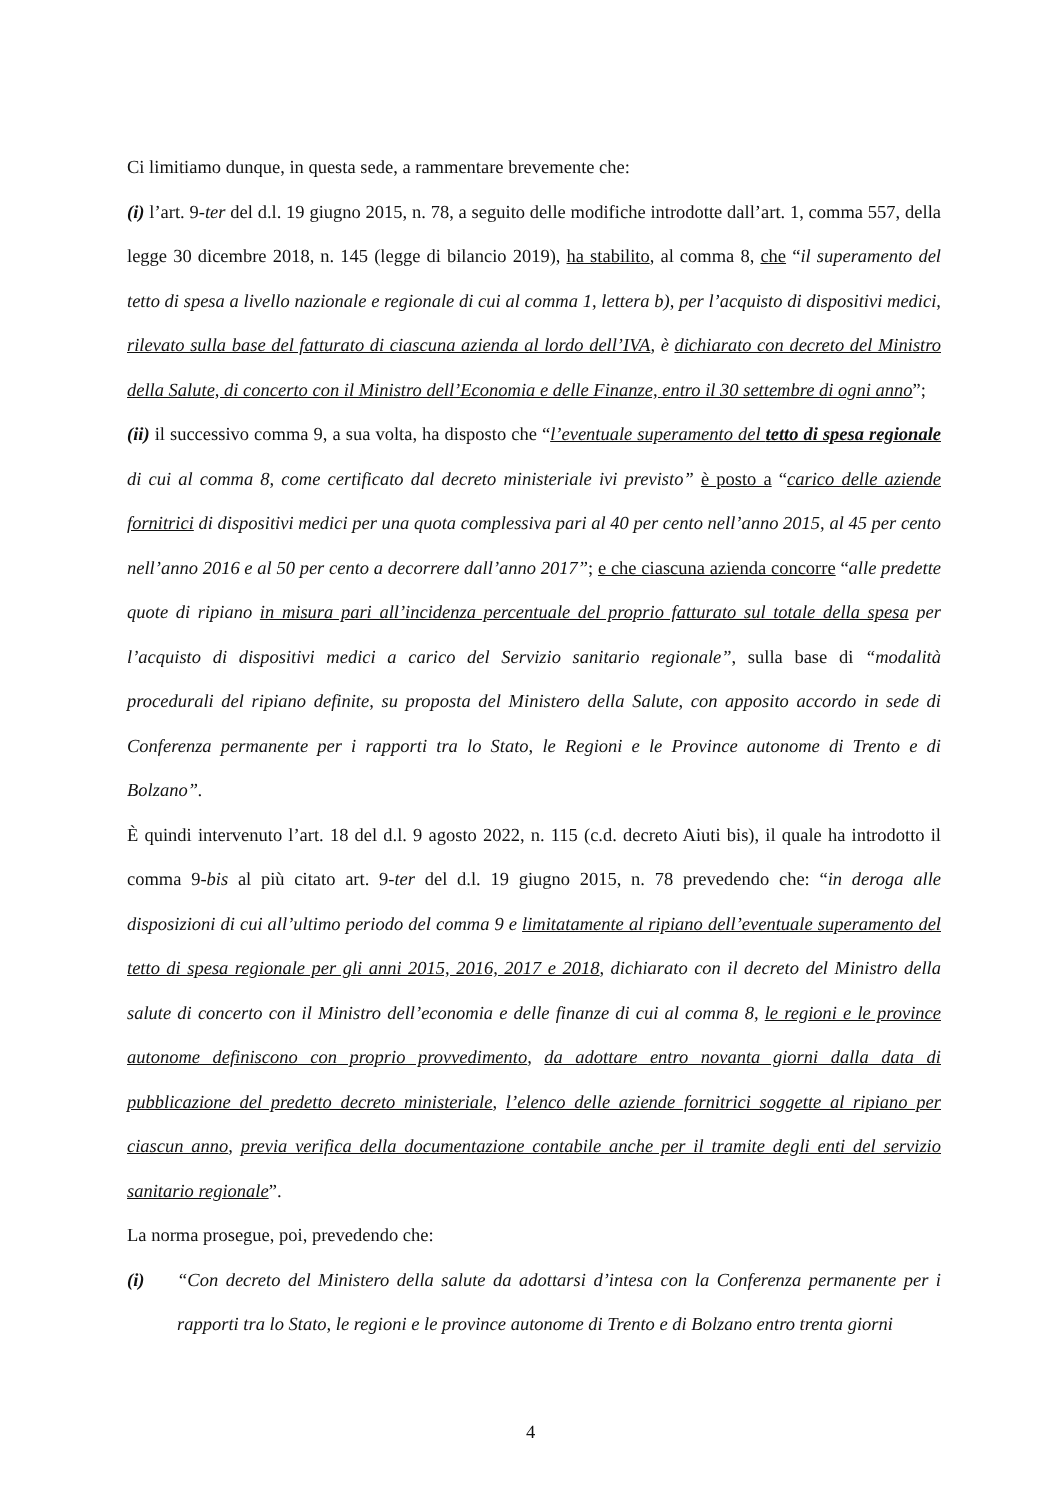Ci limitiamo dunque, in questa sede, a rammentare brevemente che:
(i) l’art. 9-ter del d.l. 19 giugno 2015, n. 78, a seguito delle modifiche introdotte dall’art. 1, comma 557, della legge 30 dicembre 2018, n. 145 (legge di bilancio 2019), ha stabilito, al comma 8, che “il superamento del tetto di spesa a livello nazionale e regionale di cui al comma 1, lettera b), per l’acquisto di dispositivi medici, rilevato sulla base del fatturato di ciascuna azienda al lordo dell’IVA, è dichiarato con decreto del Ministro della Salute, di concerto con il Ministro dell’Economia e delle Finanze, entro il 30 settembre di ogni anno”;
(ii) il successivo comma 9, a sua volta, ha disposto che “l’eventuale superamento del tetto di spesa regionale di cui al comma 8, come certificato dal decreto ministeriale ivi previsto” è posto a “carico delle aziende fornitrici di dispositivi medici per una quota complessiva pari al 40 per cento nell’anno 2015, al 45 per cento nell’anno 2016 e al 50 per cento a decorrere dall’anno 2017”; e che ciascuna azienda concorre “alle predette quote di ripiano in misura pari all’incidenza percentuale del proprio fatturato sul totale della spesa per l’acquisto di dispositivi medici a carico del Servizio sanitario regionale”, sulla base di “modalità procedurali del ripiano definite, su proposta del Ministero della Salute, con apposito accordo in sede di Conferenza permanente per i rapporti tra lo Stato, le Regioni e le Province autonome di Trento e di Bolzano”.
È quindi intervenuto l’art. 18 del d.l. 9 agosto 2022, n. 115 (c.d. decreto Aiuti bis), il quale ha introdotto il comma 9-bis al più citato art. 9-ter del d.l. 19 giugno 2015, n. 78 prevedendo che: “in deroga alle disposizioni di cui all’ultimo periodo del comma 9 e limitatamente al ripiano dell’eventuale superamento del tetto di spesa regionale per gli anni 2015, 2016, 2017 e 2018, dichiarato con il decreto del Ministro della salute di concerto con il Ministro dell’economia e delle finanze di cui al comma 8, le regioni e le province autonome definiscono con proprio provvedimento, da adottare entro novanta giorni dalla data di pubblicazione del predetto decreto ministeriale, l’elenco delle aziende fornitrici soggette al ripiano per ciascun anno, previa verifica della documentazione contabile anche per il tramite degli enti del servizio sanitario regionale”.
La norma prosegue, poi, prevedendo che:
(i) “Con decreto del Ministero della salute da adottarsi d’intesa con la Conferenza permanente per i rapporti tra lo Stato, le regioni e le province autonome di Trento e di Bolzano entro trenta giorni
4